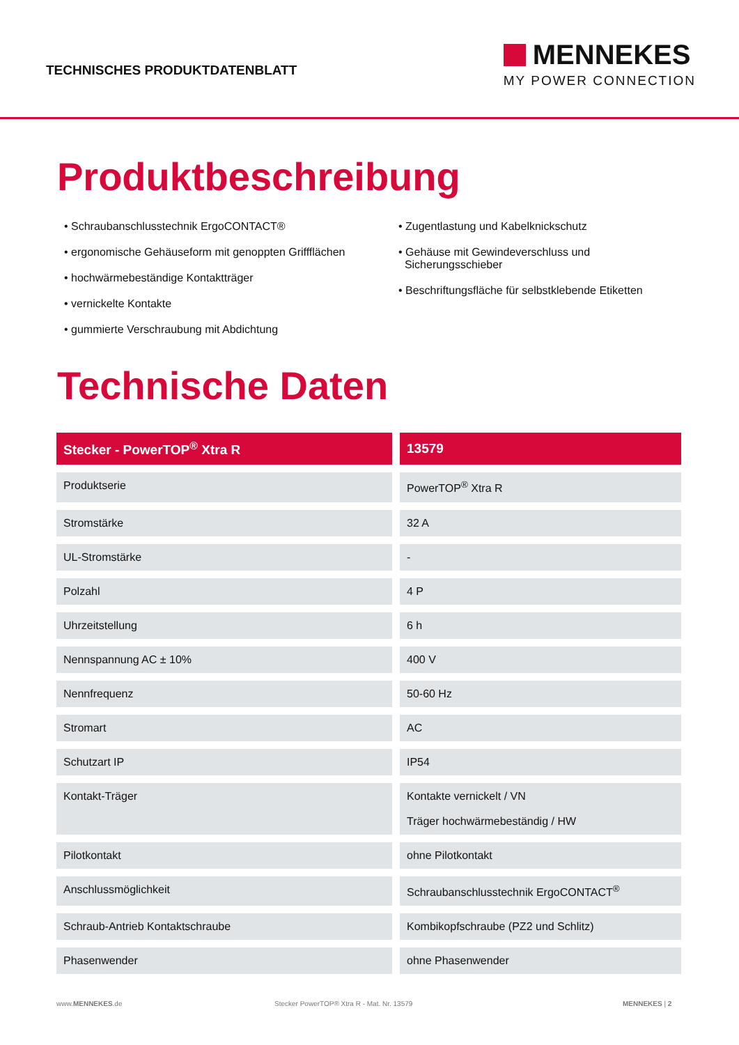TECHNISCHES PRODUKTDATENBLATT
MENNEKES
MY POWER CONNECTION
Produktbeschreibung
• Schraubanschlusstechnik ErgoCONTACT®
• ergonomische Gehäuseform mit genoppten Griffflächen
• hochwärmebeständige Kontaktträger
• vernickelte Kontakte
• gummierte Verschraubung mit Abdichtung
• Zugentlastung und Kabelknickschutz
• Gehäuse mit Gewindeverschluss und
Sicherungsschieber
• Beschriftungsfläche für selbstklebende Etiketten
Technische Daten
| Stecker - PowerTOP<sup>®</sup> Xtra R | 13579 |
| --- | --- |
| Produktserie | PowerTOP<sup>®</sup> Xtra R |
| Stromstärke | 32 A |
| UL-Stromstärke | - |
| Polzahl | 4 P |
| Uhrzeitstellung | 6 h |
| Nennspannung AC ± 10% | 400 V |
| Nennfrequenz | 50-60 Hz |
| Stromart | AC |
| Schutzart IP | IP54 |
| Kontakt-Träger | Kontakte vernickelt / VN Träger hochwärmebeständig / HW |
| Pilotkontakt | ohne Pilotkontakt |
| Anschlussmöglichkeit | Schraubanschlusstechnik ErgoCONTACT<sup>®</sup> |
| Schraub-Antrieb Kontaktschraube | Kombikopfschraube (PZ2 und Schlitz) |
| Phasenwender | ohne Phasenwender |
www.MENNEKES.de Stecker PowerTOP® Xtra R - Mat. Nr. 13579 MENNEKES | 2